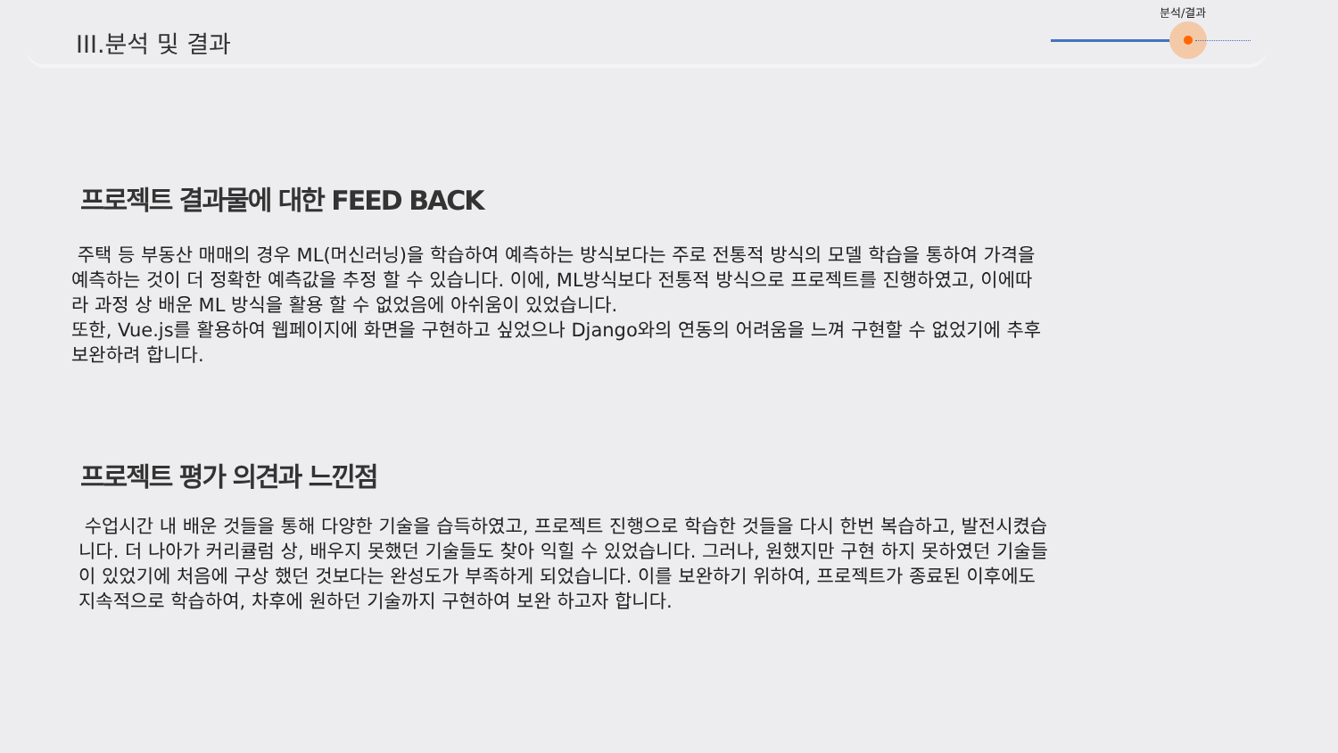III.분석 및 결과
분석/결과
프로젝트 결과물에 대한 FEED BACK
주택 등 부동산 매매의 경우 ML(머신러닝)을 학습하여 예측하는 방식보다는 주로 전통적 방식의 모델 학습을 통하여 가격을 예측하는 것이 더 정확한 예측값을 추정 할 수 있습니다. 이에, ML방식보다 전통적 방식으로 프로젝트를 진행하였고, 이에따라 과정 상 배운 ML 방식을 활용 할 수 없었음에 아쉬움이 있었습니다.
또한, Vue.js를 활용하여 웹페이지에 화면을 구현하고 싶었으나 Django와의 연동의 어려움을 느껴 구현할 수 없었기에 추후 보완하려 합니다.
프로젝트 평가 의견과 느낀점
수업시간 내 배운 것들을 통해 다양한 기술을 습득하였고, 프로젝트 진행으로 학습한 것들을 다시 한번 복습하고, 발전시켰습니다. 더 나아가 커리큘럼 상, 배우지 못했던 기술들도 찾아 익힐 수 있었습니다. 그러나, 원했지만 구현 하지 못하였던 기술들이 있었기에 처음에 구상 했던 것보다는 완성도가 부족하게 되었습니다. 이를 보완하기 위하여, 프로젝트가 종료된 이후에도 지속적으로 학습하여, 차후에 원하던 기술까지 구현하여 보완 하고자 합니다.